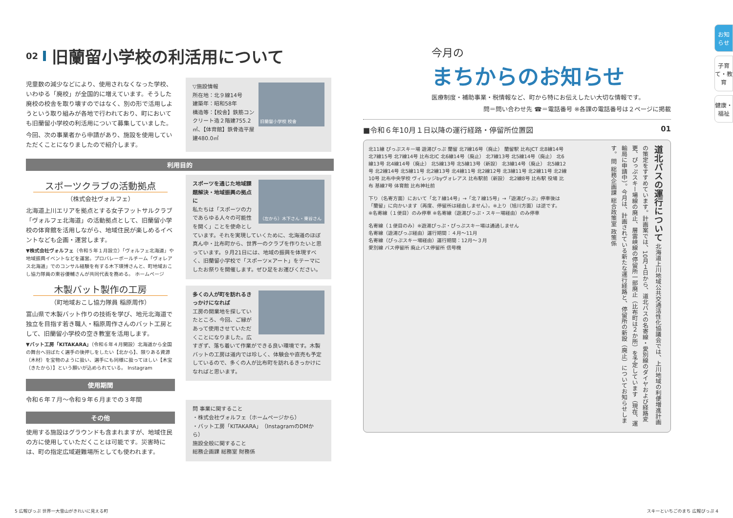02 旧蘭留小学校の利活用について
児童数の減少などにより、使用されなくなった学校、いわゆる「廃校」が全国的に増えています。そうした廃校の校舎を取り壊すのではなく、別の形で活用しようという取り組みが各地で行われており、町においても旧蘭留小学校の利活用について募集していました。
今回、次の事業者から申請があり、施設を使用していただくことになりましたので紹介します。
旧蘭留小学校 校舎
▽施設情報
所在地：北９線14号
建築年：昭和58年
構造等：【校舎】鉄筋コンクリート造２階建755.2㎡、【体育館】鉄骨造平屋建480.0㎡
利用目的
スポーツクラブの活動拠点
（株式会社ヴォルフェ）
北海道上川エリアを拠点とする女子フットサルクラブ「ヴォルフェ北海道」の活動拠点として、旧蘭留小学校の体育館を活用しながら、地域住民が楽しめるイベントなども企画・運営します。
▼株式会社ヴォルフェ（令和５年１月設立）「ヴォルフェ北海道」や地域振興イベントなどを運営。プロバレーボールチーム「ヴォレアス北海道」でのコンサル経験を有する木下瑛博さんと、町地域おこし協力隊員の東谷優輔さんが共同代表を務める。 ホームページ
木製バット製作の工房
（町地域おこし協力隊員 稲原周作）
富山県で木製バット作りの技術を学び、地元北海道で独立を目指す若き職人・稲原周作さんのバット工房として、旧蘭留小学校の空き教室を活用します。
▼バット工房「KITAKARA」（令和６年４月開設）北海道から全国の舞台へ羽ばたく選手の後押しをしたい【北から】、限りある資源（木材）を宝物のように扱い、選手にも同様に扱ってほしい【木宝（きたから）】という願いが込められている。 Instagram
使用期間
令和６年７月～令和９年６月までの３年間
その他
使用する施設はグラウンドも含まれますが、地域住民の方に使用していただくことは可能です。災害時には、町の指定広域避難場所としても使われます。
（左から）木下さん・東谷さん
スポーツを通じた地域課題解決・地域振興の拠点に
私たちは「スポーツの力であらゆる人々の可能性を開く」ことを使命としています。それを実現していくために、北海道のほぼ真ん中・比布町から、世界一のクラブを作りたいと思っています。９月21日には、地域の振興を体現すべく、旧蘭留小学校で「スポーツ×アート」をテーマにしたお祭りを開催します。ぜひ足をお運びください。
多くの人が町を訪れるきっかけになれば
工房の開業地を探していたところ、今回、ご縁があって使用させていただくことになりました。広すぎず、落ち着いて作業ができる良い環境です。木製バットの工房は道内では珍しく、体験会や直売も予定しているので、多くの人が比布町を訪れるきっかけになればと思います。
問 事業に関すること
・株式会社ヴォルフェ（ホームページから）
・バット工房「KITAKARA」（InstagramのDMから）
施設全般に関すること
総務企画課 総務室 財務係
今月の
まちからのお知らせ
医療制度・補助事業・税情報など、町から特にお伝えしたい大切な情報です。
問＝問い合わせ先 ☎＝電話番号 ※各課の電話番号は２ページに掲載
■令和６年10月１日以降の運行経路・停留所位置図 01
北11線 ぴっぷスキー場 遊湯ぴっぷ 蘭留 北7線16号（廃止） 蘭留駅 比布JCT 北8線14号 北7線15号 北7線14号 比布北IC 北6線14号（廃止） 北7線13号 北5線14号（廃止） 北6線13号 北4線14号（廃止） 北5線13号 北5線13号（新設） 北3線14号（廃止） 北5線12号 北2線14号 北5線11号 北2線13号 北4線11号 北2線12号 北3線11号 北2線11号 北2線10号 比布中央学校 ヴィレッジbyヴォレアス 比布駅前（新設） 北2線8号 比布駅 役場 比布 基線7号 体育館 比布神社前
下り（名寄方面）において「北７線14号」→「北７線15号」→「遊湯ぴっぷ」停車後は「蘭留」に向かいます（再度、停留所は経由しません）。※上り（旭川方面）は逆です。
※名寄線（１便目）のみ停車 ※名寄線（遊湯ぴっぷ・スキー場経由）のみ停車
名寄線（１便目のみ）※遊湯ぴっぷ・ぴっぷスキー場は通過しません
名寄線（遊湯ぴっぷ経由）運行期間：４月～11月
名寄線（ぴっぷスキー場経由）運行期間：12月～３月
愛別線 バス停留所 廃止バス停留所 信号機
道北バスの運行について 北海道上川地域公共交通活性化協議会では、上川地域の利便増進計画の策定をすすめています。計画案では、10月１日から、道北バスの名寄線・愛別線のダイヤおよび経路変更、ぴっぷスキー場線の廃止、層雲峡線の停留所一部廃止（比布町は２か所）を予定しています（現在、運輸局に申請中）。今月は、計画されている新たな運行経路と、停留所の新設（廃止）についてお知らせします。 問 総務企画課 総合政策室 政策係
お知らせ
子育て・教育
健康・福祉
5 広報ぴっぷ 世界一大雪山がきれいに見える町 スキーといちごのまち 広報ぴっぷ 4